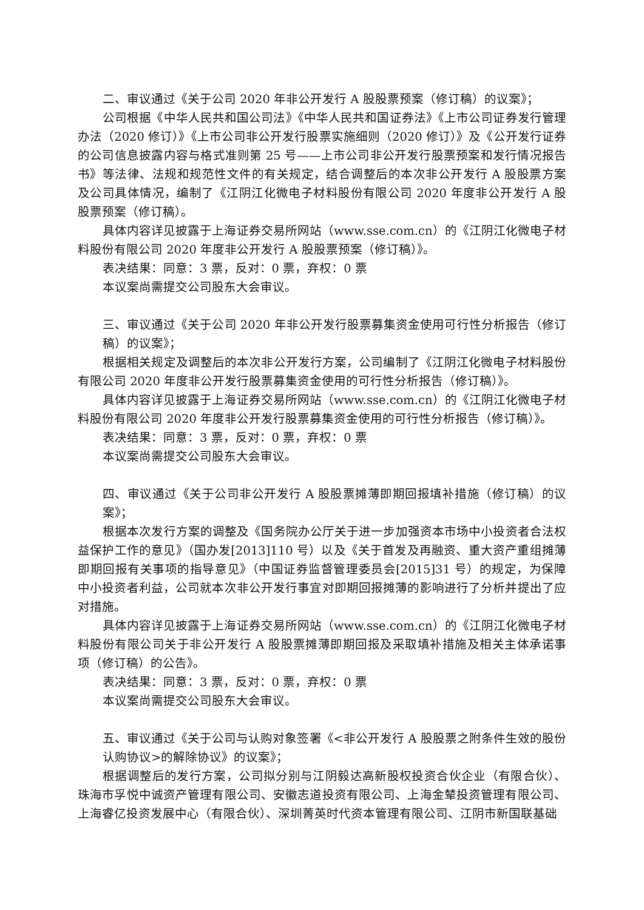二、审议通过《关于公司 2020 年非公开发行 A 股股票预案（修订稿）的议案》；
公司根据《中华人民共和国公司法》《中华人民共和国证券法》《上市公司证券发行管理办法（2020 修订）》《上市公司非公开发行股票实施细则（2020 修订）》及《公开发行证券的公司信息披露内容与格式准则第 25 号——上市公司非公开发行股票预案和发行情况报告书》等法律、法规和规范性文件的有关规定，结合调整后的本次非公开发行 A 股股票方案及公司具体情况，编制了《江阴江化微电子材料股份有限公司 2020 年度非公开发行 A 股股票预案（修订稿）。
具体内容详见披露于上海证券交易所网站（www.sse.com.cn）的《江阴江化微电子材料股份有限公司 2020 年度非公开发行 A 股股票预案（修订稿）》。
表决结果：同意：3 票，反对：0 票，弃权：0 票
本议案尚需提交公司股东大会审议。
三、审议通过《关于公司 2020 年非公开发行股票募集资金使用可行性分析报告（修订稿）的议案》；
根据相关规定及调整后的本次非公开发行方案，公司编制了《江阴江化微电子材料股份有限公司 2020 年度非公开发行股票募集资金使用的可行性分析报告（修订稿）》。
具体内容详见披露于上海证券交易所网站（www.sse.com.cn）的《江阴江化微电子材料股份有限公司 2020 年度非公开发行股票募集资金使用的可行性分析报告（修订稿）》。
表决结果：同意：3 票，反对：0 票，弃权：0 票
本议案尚需提交公司股东大会审议。
四、审议通过《关于公司非公开发行 A 股股票摊薄即期回报填补措施（修订稿）的议案》；
根据本次发行方案的调整及《国务院办公厅关于进一步加强资本市场中小投资者合法权益保护工作的意见》（国办发[2013]110 号）以及《关于首发及再融资、重大资产重组摊薄即期回报有关事项的指导意见》（中国证券监督管理委员会[2015]31 号）的规定，为保障中小投资者利益，公司就本次非公开发行事宜对即期回报摊薄的影响进行了分析并提出了应对措施。
具体内容详见披露于上海证券交易所网站（www.sse.com.cn）的《江阴江化微电子材料股份有限公司关于非公开发行 A 股股票摊薄即期回报及采取填补措施及相关主体承诺事项（修订稿）的公告》。
表决结果：同意：3 票，反对：0 票，弃权：0 票
本议案尚需提交公司股东大会审议。
五、审议通过《关于公司与认购对象签署《<非公开发行 A 股股票之附条件生效的股份认购协议>的解除协议》的议案》；
根据调整后的发行方案，公司拟分别与江阴毅达高新股权投资合伙企业（有限合伙）、珠海市孚悦中诚资产管理有限公司、安徽志道投资有限公司、上海金辇投资管理有限公司、上海睿亿投资发展中心（有限合伙）、深圳菁英时代资本管理有限公司、江阴市新国联基础